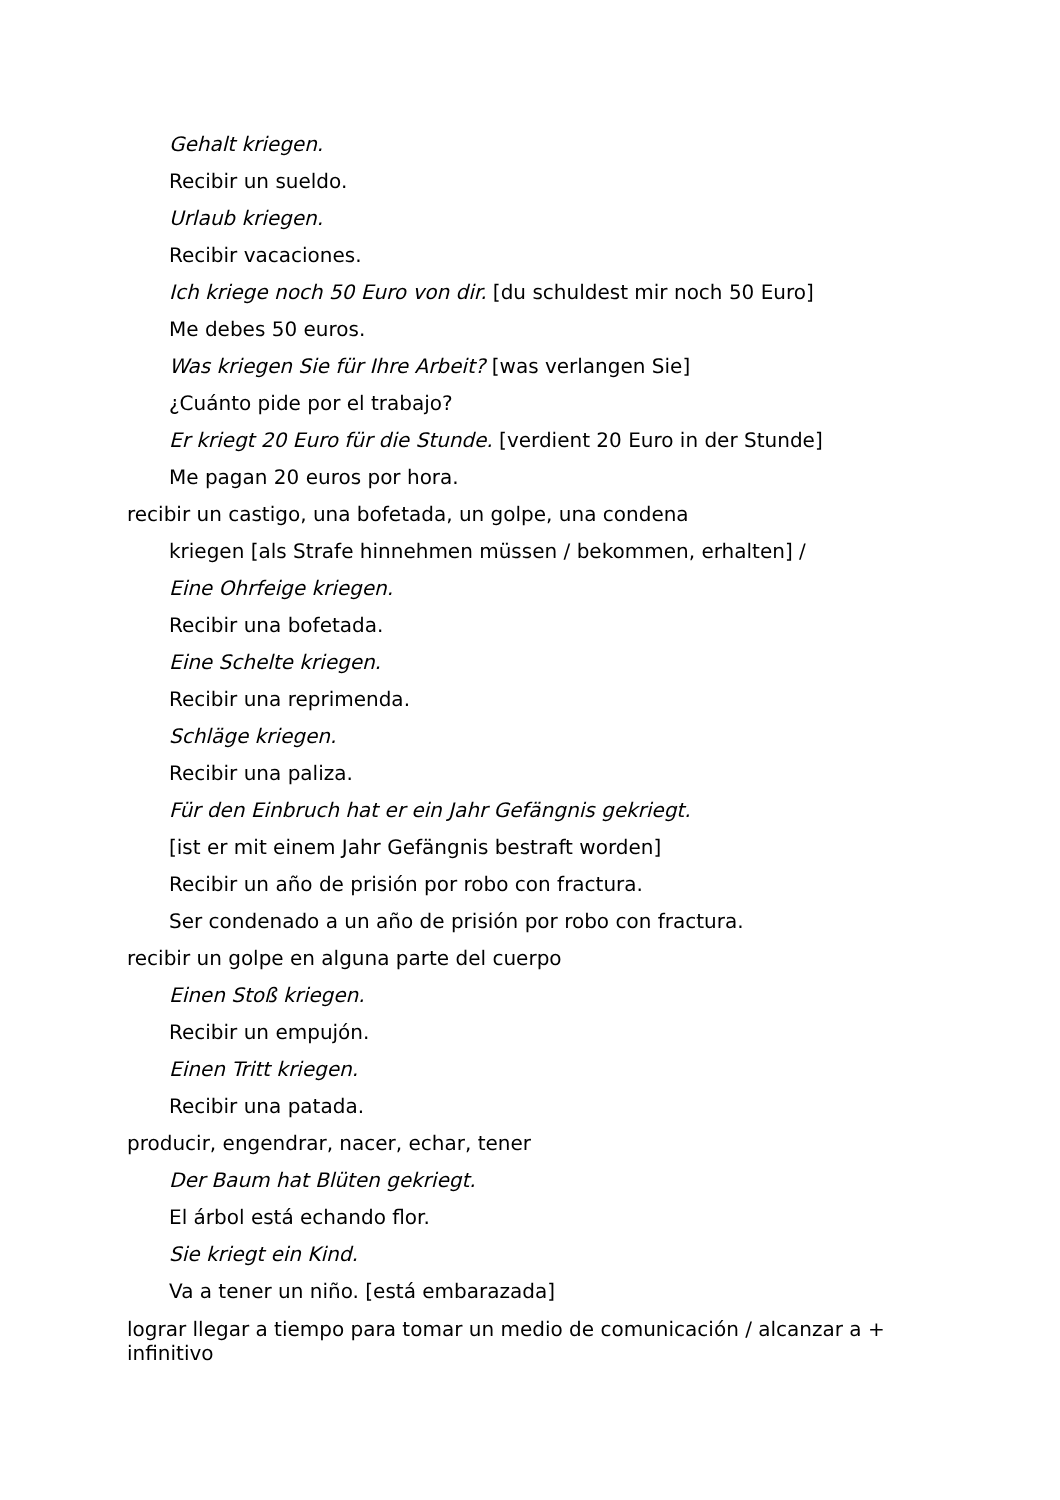Gehalt kriegen.
Recibir un sueldo.
Urlaub kriegen.
Recibir vacaciones.
Ich kriege noch 50 Euro von dir. [du schuldest mir noch 50 Euro]
Me debes 50 euros.
Was kriegen Sie für Ihre Arbeit? [was verlangen Sie]
¿Cuánto pide por el trabajo?
Er kriegt 20 Euro für die Stunde. [verdient 20 Euro in der Stunde]
Me pagan 20 euros por hora.
recibir un castigo, una bofetada, un golpe, una condena
kriegen [als Strafe hinnehmen müssen / bekommen, erhalten] /
Eine Ohrfeige kriegen.
Recibir una bofetada.
Eine Schelte kriegen.
Recibir una reprimenda.
Schläge kriegen.
Recibir una paliza.
Für den Einbruch hat er ein Jahr Gefängnis gekriegt.
[ist er mit einem Jahr Gefängnis bestraft worden]
Recibir un año de prisión por robo con fractura.
Ser condenado a un año de prisión por robo con fractura.
recibir un golpe en alguna parte del cuerpo
Einen Stoß kriegen.
Recibir un empujón.
Einen Tritt kriegen.
Recibir una patada.
producir, engendrar, nacer, echar, tener
Der Baum hat Blüten gekriegt.
El árbol está echando flor.
Sie kriegt ein Kind.
Va a tener un niño. [está embarazada]
lograr llegar a tiempo para tomar un medio de comunicación / alcanzar a + infinitivo